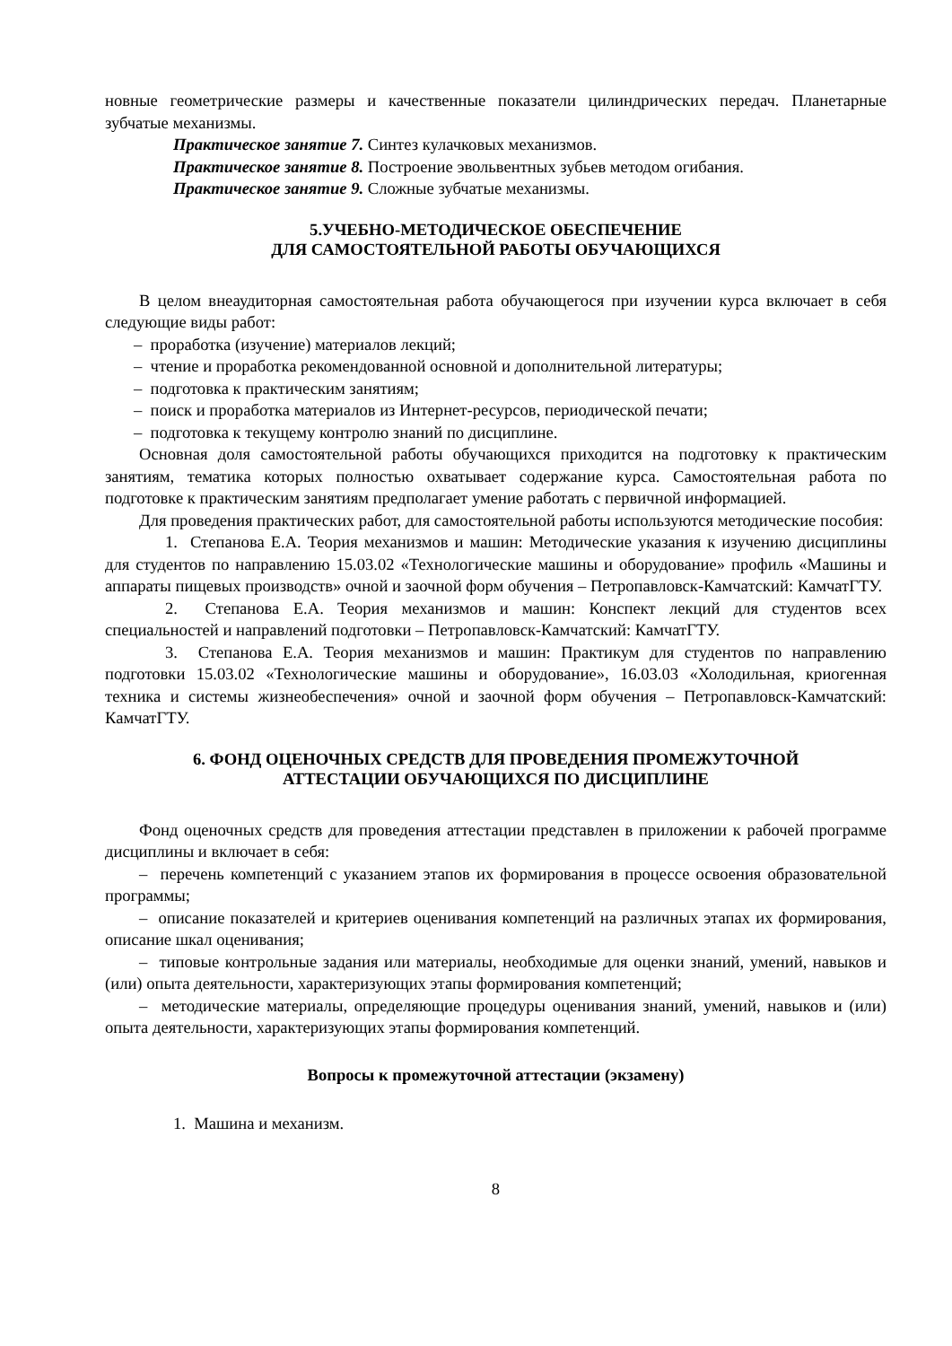новные геометрические размеры и качественные показатели цилиндрических передач. Планетарные зубчатые механизмы.
Практическое занятие 7. Синтез кулачковых механизмов.
Практическое занятие 8. Построение эвольвентных зубьев методом огибания.
Практическое занятие 9. Сложные зубчатые механизмы.
5.УЧЕБНО-МЕТОДИЧЕСКОЕ ОБЕСПЕЧЕНИЕ
ДЛЯ САМОСТОЯТЕЛЬНОЙ РАБОТЫ ОБУЧАЮЩИХСЯ
В целом внеаудиторная самостоятельная работа обучающегося при изучении курса включает в себя следующие виды работ:
– проработка (изучение) материалов лекций;
– чтение и проработка рекомендованной основной и дополнительной литературы;
– подготовка к практическим занятиям;
– поиск и проработка материалов из Интернет-ресурсов, периодической печати;
– подготовка к текущему контролю знаний по дисциплине.
Основная доля самостоятельной работы обучающихся приходится на подготовку к практическим занятиям, тематика которых полностью охватывает содержание курса. Самостоятельная работа по подготовке к практическим занятиям предполагает умение работать с первичной информацией.
Для проведения практических работ, для самостоятельной работы используются методические пособия:
1. Степанова Е.А. Теория механизмов и машин: Методические указания к изучению дисциплины для студентов по направлению 15.03.02 «Технологические машины и оборудование» профиль «Машины и аппараты пищевых производств» очной и заочной форм обучения – Петропавловск-Камчатский: КамчатГТУ.
2. Степанова Е.А. Теория механизмов и машин: Конспект лекций для студентов всех специальностей и направлений подготовки – Петропавловск-Камчатский: КамчатГТУ.
3. Степанова Е.А. Теория механизмов и машин: Практикум для студентов по направлению подготовки 15.03.02 «Технологические машины и оборудование», 16.03.03 «Холодильная, криогенная техника и системы жизнеобеспечения» очной и заочной форм обучения – Петропавловск-Камчатский: КамчатГТУ.
6. ФОНД ОЦЕНОЧНЫХ СРЕДСТВ ДЛЯ ПРОВЕДЕНИЯ ПРОМЕЖУТОЧНОЙ
АТТЕСТАЦИИ ОБУЧАЮЩИХСЯ ПО ДИСЦИПЛИНЕ
Фонд оценочных средств для проведения аттестации представлен в приложении к рабочей программе дисциплины и включает в себя:
– перечень компетенций с указанием этапов их формирования в процессе освоения образовательной программы;
– описание показателей и критериев оценивания компетенций на различных этапах их формирования, описание шкал оценивания;
– типовые контрольные задания или материалы, необходимые для оценки знаний, умений, навыков и (или) опыта деятельности, характеризующих этапы формирования компетенций;
– методические материалы, определяющие процедуры оценивания знаний, умений, навыков и (или) опыта деятельности, характеризующих этапы формирования компетенций.
Вопросы к промежуточной аттестации (экзамену)
1. Машина и механизм.
8